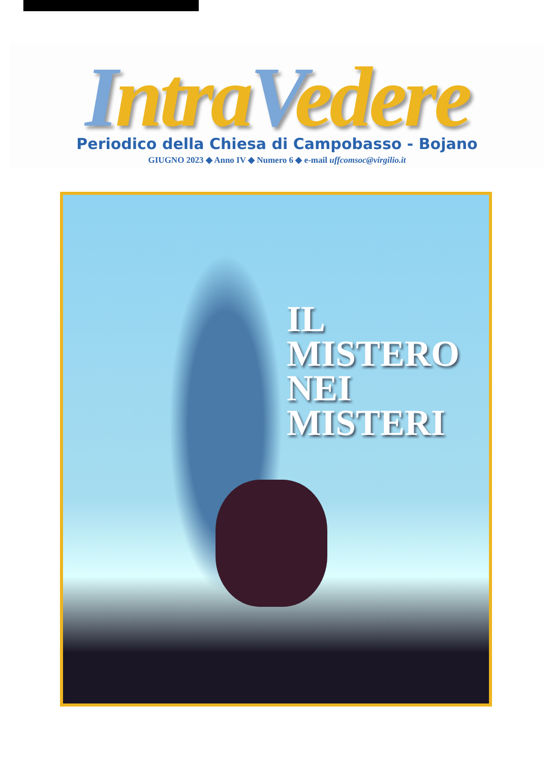Intra Vedere
Periodico della Chiesa di Campobasso - Bojano
GIUGNO 2023 ◆ Anno IV ◆ Numero 6 ◆ e-mail uffcomsoc@virgilio.it
IL MISTERO
NEI MISTERI